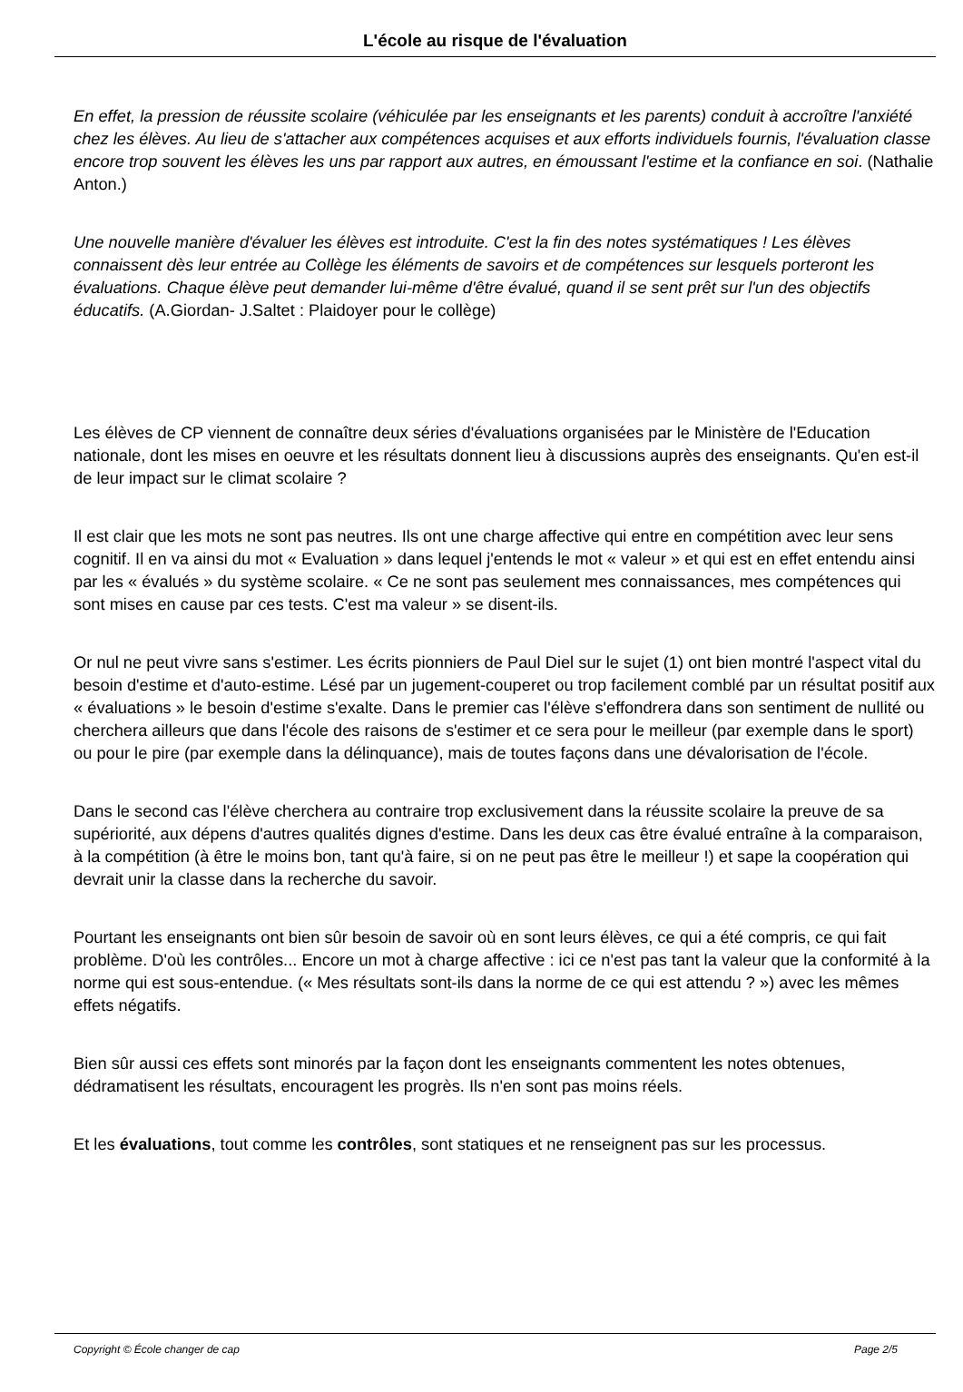L'école au risque de l'évaluation
En effet, la pression de réussite scolaire (véhiculée par les enseignants et les parents) conduit à accroître l'anxiété chez les élèves. Au lieu de s'attacher aux compétences acquises et aux efforts individuels fournis, l'évaluation classe encore trop souvent les élèves les uns par rapport aux autres, en émoussant l'estime et la confiance en soi. (Nathalie Anton.)
Une nouvelle manière d'évaluer les élèves est introduite. C'est la fin des notes systématiques ! Les élèves connaissent dès leur entrée au Collège les éléments de savoirs et de compétences sur lesquels porteront les évaluations. Chaque élève peut demander lui-même d'être évalué, quand il se sent prêt sur l'un des objectifs éducatifs. (A.Giordan- J.Saltet : Plaidoyer pour le collège)
Les élèves de CP viennent de connaître deux séries d'évaluations organisées par le Ministère de l'Education nationale, dont les mises en oeuvre et les résultats donnent lieu à discussions auprès des enseignants. Qu'en est-il de leur impact sur le climat scolaire ?
Il est clair que les mots ne sont pas neutres. Ils ont une charge affective qui entre en compétition avec leur sens cognitif. Il en va ainsi du mot « Evaluation » dans lequel j'entends le mot « valeur » et qui est en effet entendu ainsi par les « évalués » du système scolaire. « Ce ne sont pas seulement mes connaissances, mes compétences qui sont mises en cause par ces tests. C'est ma valeur » se disent-ils.
Or nul ne peut vivre sans s'estimer. Les écrits pionniers de Paul Diel sur le sujet (1) ont bien montré l'aspect vital du besoin d'estime et d'auto-estime. Lésé par un jugement-couperet ou trop facilement comblé par un résultat positif aux « évaluations » le besoin d'estime s'exalte. Dans le premier cas l'élève s'effondrera dans son sentiment de nullité ou cherchera ailleurs que dans l'école des raisons de s'estimer et ce sera pour le meilleur (par exemple dans le sport) ou pour le pire (par exemple dans la délinquance), mais de toutes façons dans une dévalorisation de l'école.
Dans le second cas l'élève cherchera au contraire trop exclusivement dans la réussite scolaire la preuve de sa supériorité, aux dépens d'autres qualités dignes d'estime. Dans les deux cas être évalué entraîne à la comparaison, à la compétition (à être le moins bon, tant qu'à faire, si on ne peut pas être le meilleur !) et sape la coopération qui devrait unir la classe dans la recherche du savoir.
Pourtant les enseignants ont bien sûr besoin de savoir où en sont leurs élèves, ce qui a été compris, ce qui fait problème. D'où les contrôles... Encore un mot à charge affective : ici ce n'est pas tant la valeur que la conformité à la norme qui est sous-entendue. (« Mes résultats sont-ils dans la norme de ce qui est attendu ? ») avec les mêmes effets négatifs.
Bien sûr aussi ces effets sont minorés par la façon dont les enseignants commentent les notes obtenues, dédramatisent les résultats, encouragent les progrès. Ils n'en sont pas moins réels.
Et les évaluations, tout comme les contrôles, sont statiques et ne renseignent pas sur les processus.
Copyright © École changer de cap Page 2/5